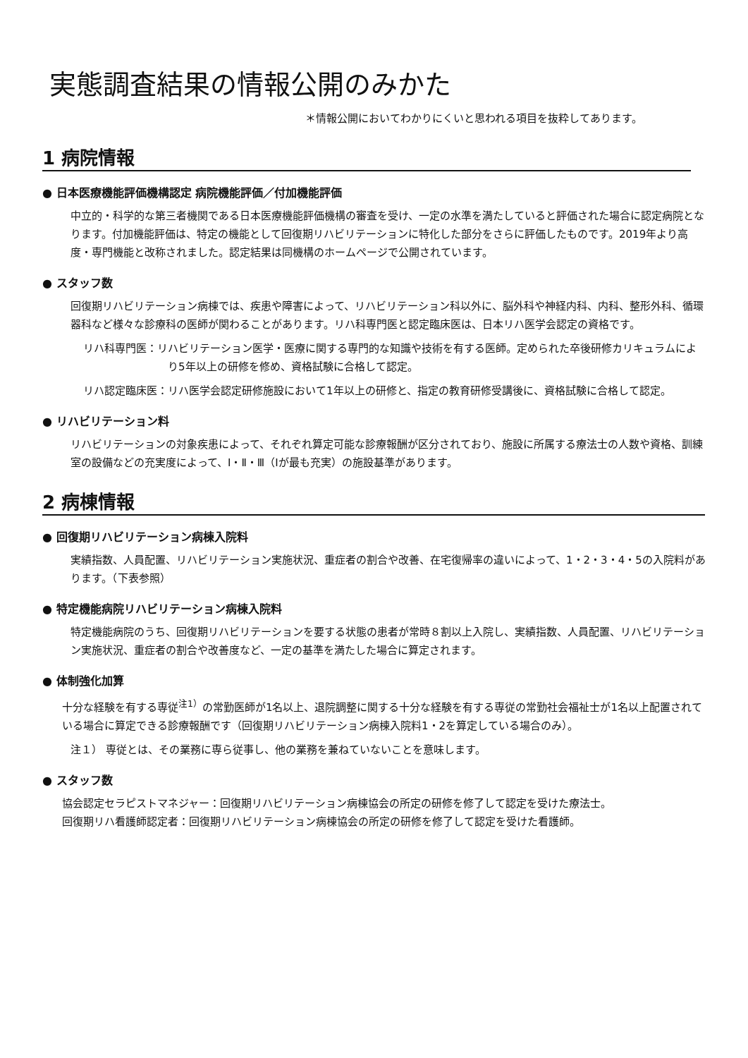実態調査結果の情報公開のみかた
＊情報公開においてわかりにくいと思われる項目を抜粋してあります。
1 病院情報
● 日本医療機能評価機構認定 病院機能評価／付加機能評価
中立的・科学的な第三者機関である日本医療機能評価機構の審査を受け、一定の水準を満たしていると評価された場合に認定病院となります。付加機能評価は、特定の機能として回復期リハビリテーションに特化した部分をさらに評価したものです。2019年より高度・専門機能と改称されました。認定結果は同機構のホームページで公開されています。
● スタッフ数
回復期リハビリテーション病棟では、疾患や障害によって、リハビリテーション科以外に、脳外科や神経内科、内科、整形外科、循環器科など様々な診療科の医師が関わることがあります。リハ科専門医と認定臨床医は、日本リハ医学会認定の資格です。
リハ科専門医：リハビリテーション医学・医療に関する専門的な知識や技術を有する医師。定められた卒後研修カリキュラムにより5年以上の研修を修め、資格試験に合格して認定。
リハ認定臨床医：リハ医学会認定研修施設において1年以上の研修と、指定の教育研修受講後に、資格試験に合格して認定。
● リハビリテーション料
リハビリテーションの対象疾患によって、それぞれ算定可能な診療報酬が区分されており、施設に所属する療法士の人数や資格、訓練室の設備などの充実度によって、Ⅰ・Ⅱ・Ⅲ（Ⅰが最も充実）の施設基準があります。
2 病棟情報
● 回復期リハビリテーション病棟入院料
実績指数、人員配置、リハビリテーション実施状況、重症者の割合や改善、在宅復帰率の違いによって、1・2・3・4・5の入院料があります。（下表参照）
● 特定機能病院リハビリテーション病棟入院料
特定機能病院のうち、回復期リハビリテーションを要する状態の患者が常時８割以上入院し、実績指数、人員配置、リハビリテーション実施状況、重症者の割合や改善度など、一定の基準を満たした場合に算定されます。
● 体制強化加算
十分な経験を有する専従<sup>注1）</sup>の常勤医師が1名以上、退院調整に関する十分な経験を有する専従の常勤社会福祉士が1名以上配置されている場合に算定できる診療報酬です（回復期リハビリテーション病棟入院料1・2を算定している場合のみ）。
注１） 専従とは、その業務に専ら従事し、他の業務を兼ねていないことを意味します。
● スタッフ数
協会認定セラピストマネジャー：回復期リハビリテーション病棟協会の所定の研修を修了して認定を受けた療法士。
回復期リハ看護師認定者：回復期リハビリテーション病棟協会の所定の研修を修了して認定を受けた看護師。